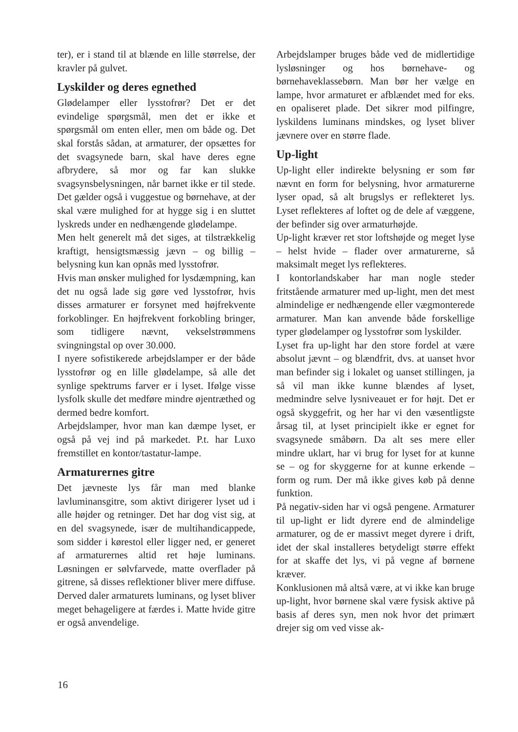ter), er i stand til at blænde en lille størrelse, der kravler på gulvet.
Lyskilder og deres egnethed
Glødelamper eller lysstofrør? Det er det evindelige spørgsmål, men det er ikke et spørgsmål om enten eller, men om både og. Det skal forstås sådan, at armaturer, der opsættes for det svagsynede barn, skal have deres egne afbrydere, så mor og far kan slukke svagsynsbelysningen, når barnet ikke er til stede. Det gælder også i vuggestue og børnehave, at der skal være mulighed for at hygge sig i en sluttet lyskreds under en nedhængende glødelampe.
Men helt generelt må det siges, at tilstrækkelig kraftigt, hensigtsmæssig jævn – og billig – belysning kun kan opnås med lysstofrør.
Hvis man ønsker mulighed for lysdæmpning, kan det nu også lade sig gøre ved lysstofrør, hvis disses armaturer er forsynet med højfrekvente forkoblinger. En højfrekvent forkobling bringer, som tidligere nævnt, vekselstrømmens svingningstal op over 30.000.
I nyere sofistikerede arbejdslamper er der både lysstofrør og en lille glødelampe, så alle det synlige spektrums farver er i lyset. Ifølge visse lysfolk skulle det medføre mindre øjentræthed og dermed bedre komfort.
Arbejdslamper, hvor man kan dæmpe lyset, er også på vej ind på markedet. P.t. har Luxo fremstillet en kontor/tastatur-lampe.
Armaturernes gitre
Det jævneste lys får man med blanke lavluminansgitre, som aktivt dirigerer lyset ud i alle højder og retninger. Det har dog vist sig, at en del svagsynede, især de multihandicappede, som sidder i kørestol eller ligger ned, er generet af armaturernes altid ret høje luminans. Løsningen er sølvfarvede, matte overflader på gitrene, så disses reflektioner bliver mere diffuse. Derved daler armaturets luminans, og lyset bliver meget behageligere at færdes i. Matte hvide gitre er også anvendelige.
Arbejdslamper bruges både ved de midlertidige lysløsninger og hos børnehave- og børnehaveklassebørn. Man bør her vælge en lampe, hvor armaturet er afblændet med for eks. en opaliseret plade. Det sikrer mod pilfingre, lyskildens luminans mindskes, og lyset bliver jævnere over en større flade.
Up-light
Up-light eller indirekte belysning er som før nævnt en form for belysning, hvor armaturerne lyser opad, så alt brugslys er reflekteret lys. Lyset reflekteres af loftet og de dele af væggene, der befinder sig over armaturhøjde.
Up-light kræver ret stor loftshøjde og meget lyse – helst hvide – flader over armaturerne, så maksimalt meget lys reflekteres.
I kontorlandskaber har man nogle steder fritstående armaturer med up-light, men det mest almindelige er nedhængende eller vægmonterede armaturer. Man kan anvende både forskellige typer glødelamper og lysstofrør som lyskilder.
Lyset fra up-light har den store fordel at være absolut jævnt – og blændfrit, dvs. at uanset hvor man befinder sig i lokalet og uanset stillingen, ja så vil man ikke kunne blændes af lyset, medmindre selve lysniveauet er for højt. Det er også skyggefrit, og her har vi den væsentligste årsag til, at lyset principielt ikke er egnet for svagsynede småbørn. Da alt ses mere eller mindre uklart, har vi brug for lyset for at kunne se – og for skyggerne for at kunne erkende – form og rum. Der må ikke gives køb på denne funktion.
På negativ-siden har vi også pengene. Armaturer til up-light er lidt dyrere end de almindelige armaturer, og de er massivt meget dyrere i drift, idet der skal installeres betydeligt større effekt for at skaffe det lys, vi på vegne af børnene kræver.
Konklusionen må altså være, at vi ikke kan bruge up-light, hvor børnene skal være fysisk aktive på basis af deres syn, men nok hvor det primært drejer sig om ved visse ak-
16